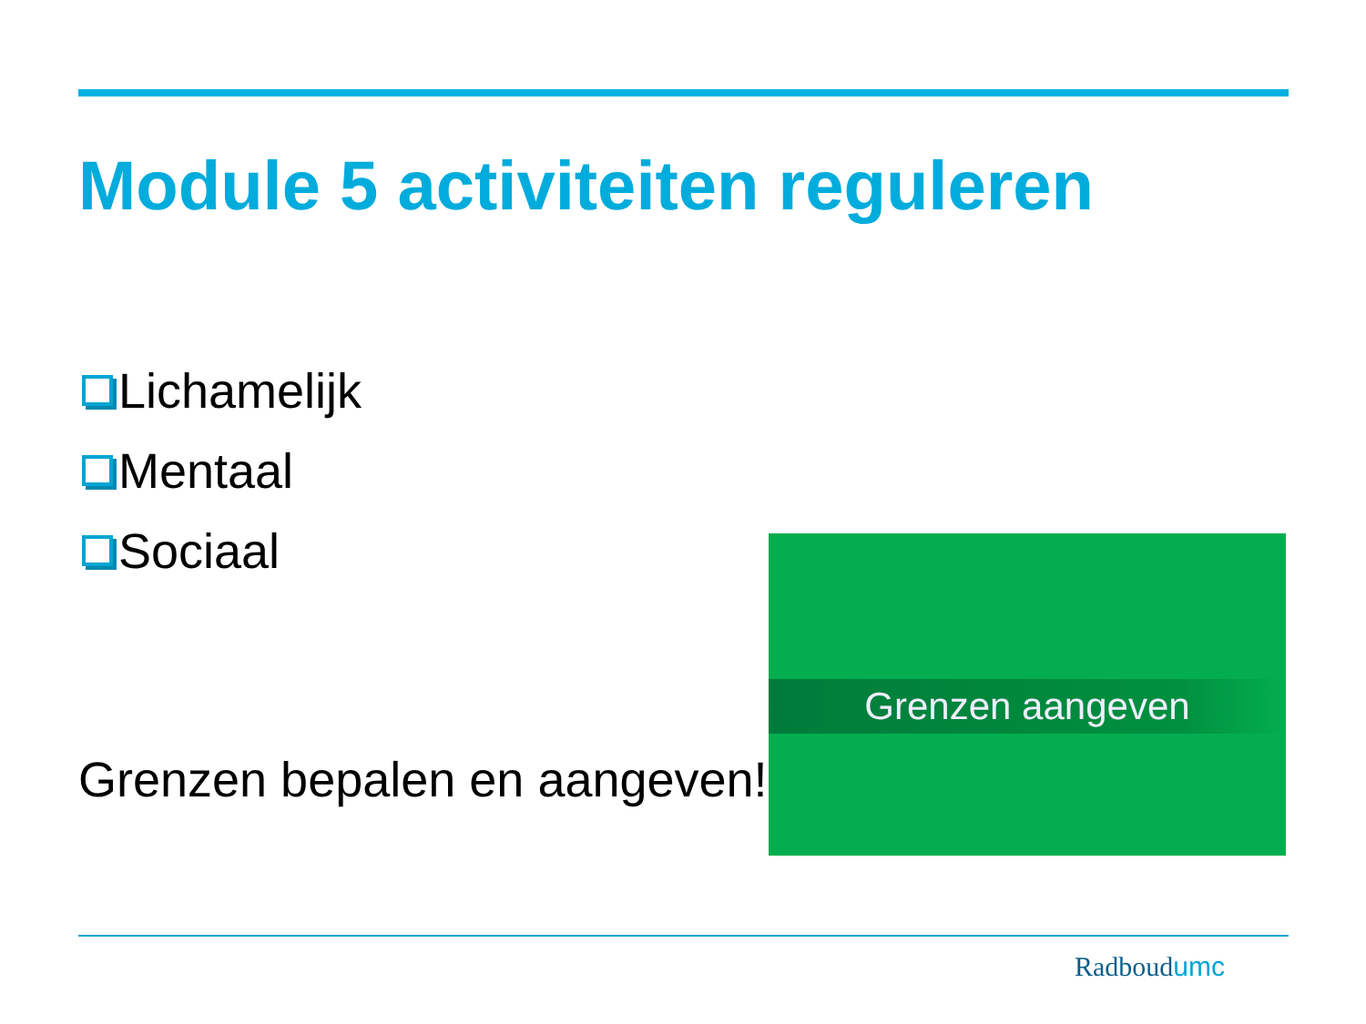Module 5 activiteiten reguleren
Lichamelijk
Mentaal
Sociaal
Grenzen bepalen en aangeven!
Grenzen aangeven
Radboudumc